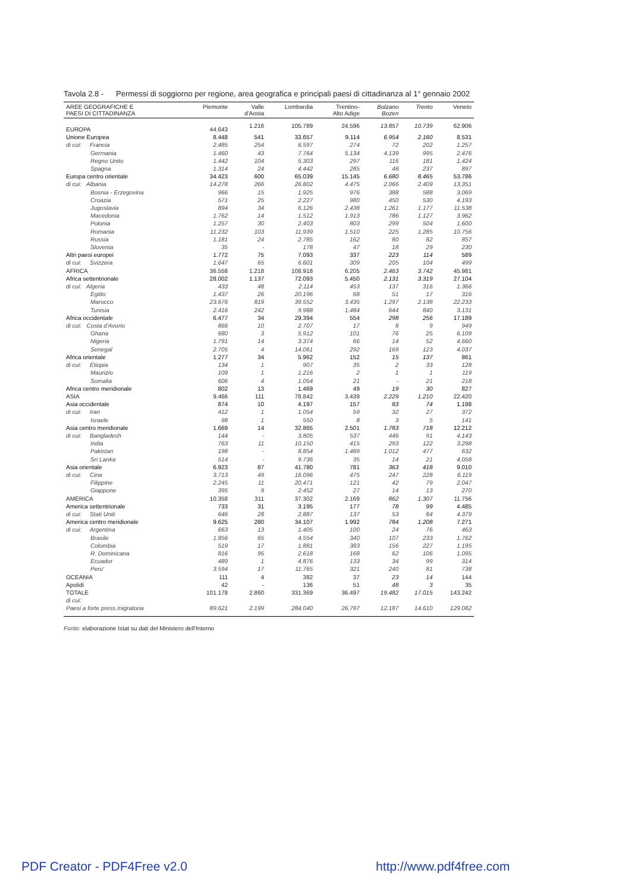Tavola 2.8 - Permessi di soggiorno per regione, area geografica e principali paesi di cittadinanza al 1° gennaio 2002
| AREE GEOGRAFICHE E PAESI DI CITTADINANZA | Piemonte | Valle d'Aosta | Lombardia | Trentino- Alto Adige | Bolzano Bozen | Trento | Veneto |
| --- | --- | --- | --- | --- | --- | --- | --- |
| EUROPA | 44.643 | 1.216 | 105.789 | 24.596 | 13.857 | 10.739 | 62.906 |
| Unione Europea | 8.448 | 541 | 33.657 | 9.114 | 6.954 | 2.160 | 8.531 |
| di cui: Francia | 2.485 | 254 | 6.597 | 274 | 72 | 202 | 1.257 |
| Germania | 1.460 | 43 | 7.764 | 5.134 | 4.139 | 995 | 2.476 |
| Regno Unito | 1.442 | 104 | 5.303 | 297 | 116 | 181 | 1.424 |
| Spagna | 1.314 | 24 | 4.442 | 285 | 48 | 237 | 897 |
| Europa centro orientale | 34.423 | 600 | 65.039 | 15.145 | 6.680 | 8.465 | 53.786 |
| di cui: Albania | 14.278 | 266 | 26.802 | 4.475 | 2.066 | 2.409 | 13.351 |
| Bosnia - Erzegovina | 966 | 15 | 1.925 | 976 | 388 | 588 | 3.069 |
| Croazia | 571 | 25 | 2.227 | 980 | 450 | 530 | 4.193 |
| Jugoslavia | 894 | 34 | 6.126 | 2.438 | 1.261 | 1.177 | 11.538 |
| Macedonia | 1.762 | 14 | 1.512 | 1.913 | 786 | 1.127 | 3.962 |
| Polonia | 1.257 | 30 | 2.403 | 803 | 299 | 504 | 1.600 |
| Romania | 11.232 | 103 | 11.939 | 1.510 | 225 | 1.285 | 10.756 |
| Russia | 1.181 | 24 | 2.785 | 162 | 80 | 82 | 857 |
| Slovenia | 35 | - | 178 | 47 | 18 | 29 | 230 |
| Altri paesi europei | 1.772 | 75 | 7.093 | 337 | 223 | 114 | 589 |
| di cui: Svizzera | 1.647 | 65 | 6.601 | 309 | 205 | 104 | 499 |
| AFRICA | 36.558 | 1.218 | 108.918 | 6.205 | 2.463 | 3.742 | 45.981 |
| Africa settentrionale | 28.002 | 1.137 | 72.093 | 5.450 | 2.131 | 3.319 | 27.104 |
| di cui: Algeria | 433 | 48 | 2.114 | 453 | 137 | 316 | 1.366 |
| Egitto | 1.437 | 26 | 20.196 | 68 | 51 | 17 | 316 |
| Marocco | 23.676 | 819 | 39.552 | 3.435 | 1.297 | 2.138 | 22.233 |
| Tunisia | 2.416 | 242 | 9.988 | 1.484 | 644 | 840 | 3.131 |
| Africa occidentale | 6.477 | 34 | 29.394 | 554 | 298 | 256 | 17.189 |
| di cui: Costa d'Avorio | 866 | 10 | 2.707 | 17 | 8 | 9 | 949 |
| Ghana | 680 | 3 | 5.912 | 101 | 76 | 25 | 6.109 |
| Nigeria | 1.791 | 14 | 3.374 | 66 | 14 | 52 | 4.660 |
| Senegal | 2.705 | 4 | 14.061 | 292 | 169 | 123 | 4.037 |
| Africa orientale | 1.277 | 34 | 5.962 | 152 | 15 | 137 | 861 |
| di cui: Etiopia | 134 | 1 | 907 | 35 | 2 | 33 | 128 |
| Maurizio | 109 | 1 | 1.216 | 2 | 1 | 1 | 119 |
| Somalia | 606 | 4 | 1.054 | 21 | - | 21 | 218 |
| Africa centro meridionale | 802 | 13 | 1.469 | 49 | 19 | 30 | 827 |
| ASIA | 9.466 | 111 | 78.842 | 3.439 | 2.229 | 1.210 | 22.420 |
| Asia occidentale | 874 | 10 | 4.197 | 157 | 83 | 74 | 1.198 |
| di cui: Iran | 412 | 1 | 1.054 | 59 | 32 | 27 | 372 |
| Israele | 98 | 1 | 550 | 8 | 3 | 5 | 141 |
| Asia centro meridionale | 1.669 | 14 | 32.865 | 2.501 | 1.783 | 718 | 12.212 |
| di cui: Bangladesh | 144 | - | 3.805 | 537 | 446 | 91 | 4.143 |
| India | 763 | 11 | 10.150 | 415 | 293 | 122 | 3.298 |
| Pakistan | 198 | - | 8.854 | 1.489 | 1.012 | 477 | 632 |
| Sri Lanka | 514 | - | 9.736 | 35 | 14 | 21 | 4.058 |
| Asia orientale | 6.923 | 87 | 41.780 | 781 | 363 | 418 | 9.010 |
| di cui: Cina | 3.713 | 49 | 16.096 | 475 | 247 | 228 | 6.119 |
| Filippine | 2.245 | 11 | 20.471 | 121 | 42 | 79 | 2.047 |
| Giappone | 395 | 9 | 2.452 | 27 | 14 | 13 | 270 |
| AMERICA | 10.358 | 311 | 37.302 | 2.169 | 862 | 1.307 | 11.756 |
| America settentrionale | 733 | 31 | 3.195 | 177 | 78 | 99 | 4.485 |
| di cui: Stati Uniti | 646 | 28 | 2.887 | 137 | 53 | 84 | 4.379 |
| America centro meridionale | 9.625 | 280 | 34.107 | 1.992 | 784 | 1.208 | 7.271 |
| di cui: Argentina | 663 | 13 | 1.405 | 100 | 24 | 76 | 463 |
| Brasile | 1.856 | 65 | 4.554 | 340 | 107 | 233 | 1.762 |
| Colombia | 519 | 17 | 1.881 | 383 | 156 | 227 | 1.195 |
| R. Dominicana | 816 | 95 | 2.618 | 168 | 62 | 106 | 1.095 |
| Ecuador | 489 | 1 | 4.876 | 133 | 34 | 99 | 314 |
| Peru' | 3.594 | 17 | 11.765 | 321 | 240 | 81 | 738 |
| OCEANIA | 111 | 4 | 382 | 37 | 23 | 14 | 144 |
| Apolidi | 42 | - | 136 | 51 | 48 | 3 | 35 |
| TOTALE | 101.178 | 2.860 | 331.369 | 36.497 | 19.482 | 17.015 | 143.242 |
| di cui: | | | | | | | |
| Paesi a forte press.migratoria | 89.621 | 2.199 | 284.040 | 26.797 | 12.187 | 14.610 | 129.082 |
Fonte: elaborazione Istat su dati del Ministero dell'Interno
PDF Creator - PDF4Free v2.0 http://www.pdf4free.com